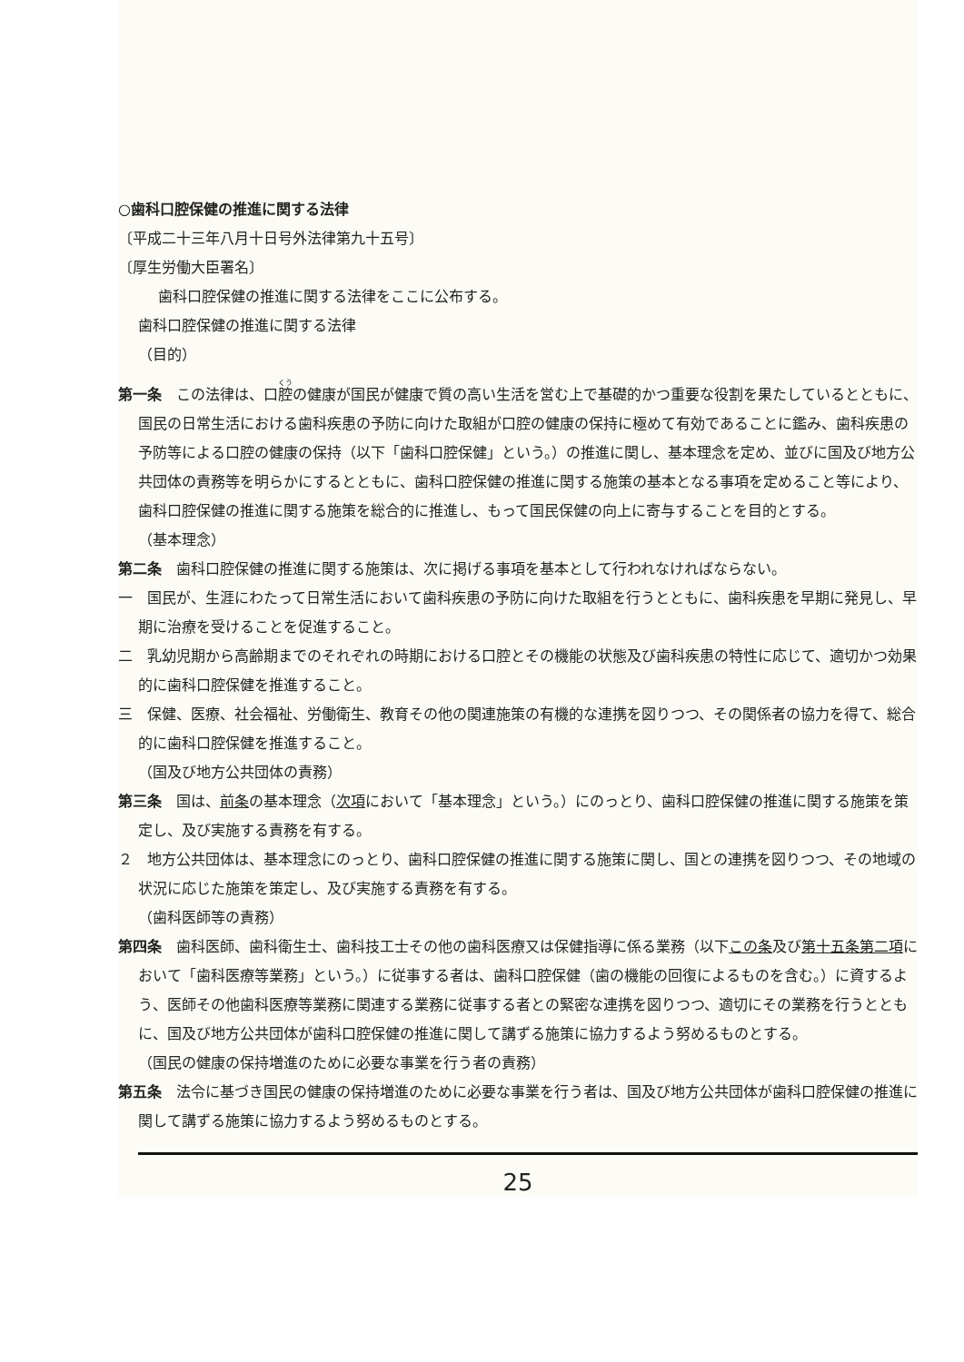○歯科口腔保健の推進に関する法律
〔平成二十三年八月十日号外法律第九十五号〕
〔厚生労働大臣署名〕
歯科口腔保健の推進に関する法律をここに公布する。
歯科口腔保健の推進に関する法律
（目的）
第一条　この法律は、口腔の健康が国民が健康で質の高い生活を営む上で基礎的かつ重要な役割を果たしているとともに、国民の日常生活における歯科疾患の予防に向けた取組が口腔の健康の保持に極めて有効であることに鑑み、歯科疾患の予防等による口腔の健康の保持（以下「歯科口腔保健」という。）の推進に関し、基本理念を定め、並びに国及び地方公共団体の責務等を明らかにするとともに、歯科口腔保健の推進に関する施策の基本となる事項を定めること等により、歯科口腔保健の推進に関する施策を総合的に推進し、もって国民保健の向上に寄与することを目的とする。
（基本理念）
第二条　歯科口腔保健の推進に関する施策は、次に掲げる事項を基本として行われなければならない。
一　国民が、生涯にわたって日常生活において歯科疾患の予防に向けた取組を行うとともに、歯科疾患を早期に発見し、早期に治療を受けることを促進すること。
二　乳幼児期から高齢期までのそれぞれの時期における口腔とその機能の状態及び歯科疾患の特性に応じて、適切かつ効果的に歯科口腔保健を推進すること。
三　保健、医療、社会福祉、労働衛生、教育その他の関連施策の有機的な連携を図りつつ、その関係者の協力を得て、総合的に歯科口腔保健を推進すること。
（国及び地方公共団体の責務）
第三条　国は、前条の基本理念（次項において「基本理念」という。）にのっとり、歯科口腔保健の推進に関する施策を策定し、及び実施する責務を有する。
２　地方公共団体は、基本理念にのっとり、歯科口腔保健の推進に関する施策に関し、国との連携を図りつつ、その地域の状況に応じた施策を策定し、及び実施する責務を有する。
（歯科医師等の責務）
第四条　歯科医師、歯科衛生士、歯科技工士その他の歯科医療又は保健指導に係る業務（以下この条及び第十五条第二項において「歯科医療等業務」という。）に従事する者は、歯科口腔保健（歯の機能の回復によるものを含む。）に資するよう、医師その他歯科医療等業務に関連する業務に従事する者との緊密な連携を図りつつ、適切にその業務を行うとともに、国及び地方公共団体が歯科口腔保健の推進に関して講ずる施策に協力するよう努めるものとする。
（国民の健康の保持増進のために必要な事業を行う者の責務）
第五条　法令に基づき国民の健康の保持増進のために必要な事業を行う者は、国及び地方公共団体が歯科口腔保健の推進に関して講ずる施策に協力するよう努めるものとする。
25